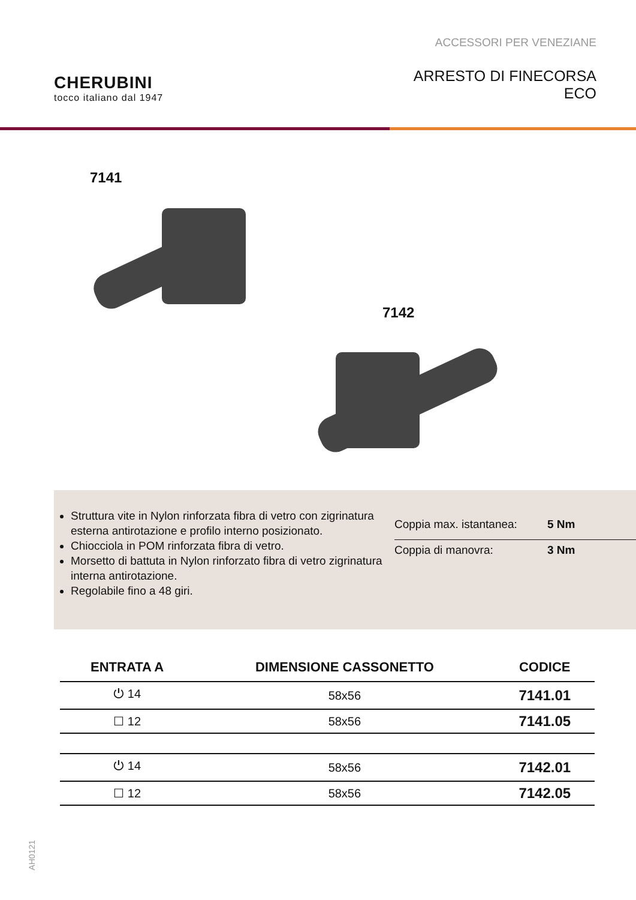CHERUBINI
tocco italiano dal 1947
ACCESSORI PER VENEZIANE
ARRESTO DI FINECORSA
ECO
7141
7142
Struttura vite in Nylon rinforzata fibra di vetro con zigrinatura esterna antirotazione e profilo interno posizionato.
Chiocciola in POM rinforzata fibra di vetro.
Morsetto di battuta in Nylon rinforzato fibra di vetro zigrinatura interna antirotazione.
Regolabile fino a 48 giri.
Coppia max. istantanea: 5 Nm
Coppia di manovra: 3 Nm
| ENTRATA A | DIMENSIONE CASSONETTO | CODICE |
| --- | --- | --- |
| ⏻ 14 | 58x56 | 7141.01 |
| ☐ 12 | 58x56 | 7141.05 |
| ⏻ 14 | 58x56 | 7142.01 |
| ☐ 12 | 58x56 | 7142.05 |
AH0121